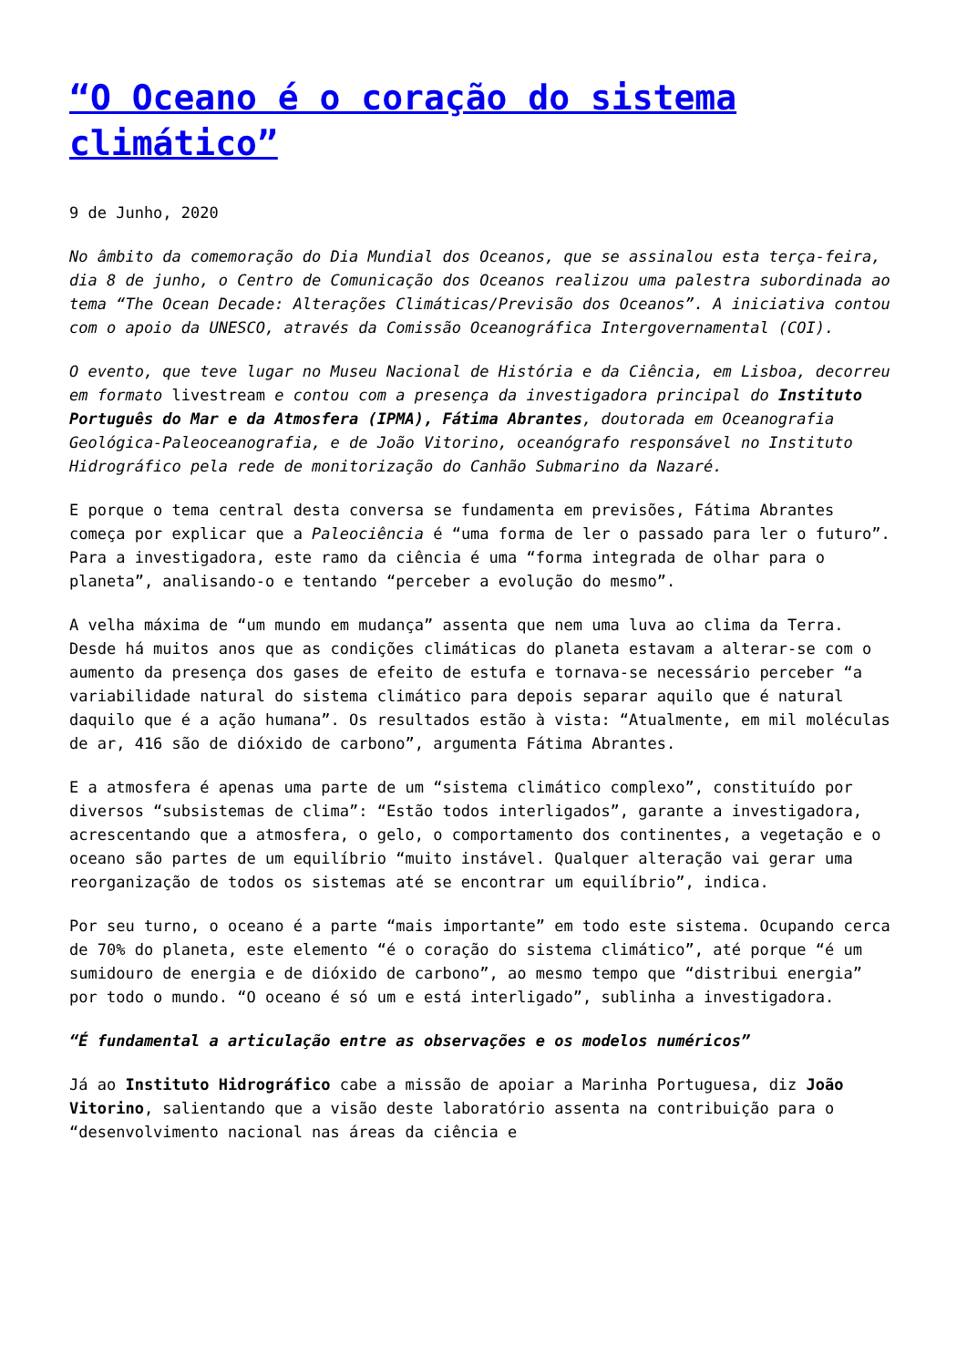“O Oceano é o coração do sistema climático”
9 de Junho, 2020
No âmbito da comemoração do Dia Mundial dos Oceanos, que se assinalou esta terça-feira, dia 8 de junho, o Centro de Comunicação dos Oceanos realizou uma palestra subordinada ao tema “The Ocean Decade: Alterações Climáticas/Previsão dos Oceanos”. A iniciativa contou com o apoio da UNESCO, através da Comissão Oceanográfica Intergovernamental (COI).
O evento, que teve lugar no Museu Nacional de História e da Ciência, em Lisboa, decorreu em formato livestream e contou com a presença da investigadora principal do Instituto Português do Mar e da Atmosfera (IPMA), Fátima Abrantes, doutorada em Oceanografia Geológica-Paleoceanografia, e de João Vitorino, oceanógrafo responsável no Instituto Hidrográfico pela rede de monitorização do Canhão Submarino da Nazaré.
E porque o tema central desta conversa se fundamenta em previsões, Fátima Abrantes começa por explicar que a Paleociência é “uma forma de ler o passado para ler o futuro”. Para a investigadora, este ramo da ciência é uma “forma integrada de olhar para o planeta”, analisando-o e tentando “perceber a evolução do mesmo”.
A velha máxima de “um mundo em mudança” assenta que nem uma luva ao clima da Terra. Desde há muitos anos que as condições climáticas do planeta estavam a alterar-se com o aumento da presença dos gases de efeito de estufa e tornava-se necessário perceber “a variabilidade natural do sistema climático para depois separar aquilo que é natural daquilo que é a ação humana”. Os resultados estão à vista: “Atualmente, em mil moléculas de ar, 416 são de dióxido de carbono”, argumenta Fátima Abrantes.
E a atmosfera é apenas uma parte de um “sistema climático complexo”, constituído por diversos “subsistemas de clima”: “Estão todos interligados”, garante a investigadora, acrescentando que a atmosfera, o gelo, o comportamento dos continentes, a vegetação e o oceano são partes de um equilíbrio “muito instável. Qualquer alteração vai gerar uma reorganização de todos os sistemas até se encontrar um equilíbrio”, indica.
Por seu turno, o oceano é a parte “mais importante” em todo este sistema. Ocupando cerca de 70% do planeta, este elemento “é o coração do sistema climático”, até porque “é um sumidouro de energia e de dióxido de carbono”, ao mesmo tempo que “distribui energia” por todo o mundo. “O oceano é só um e está interligado”, sublinha a investigadora.
“É fundamental a articulação entre as observações e os modelos numéricos”
Já ao Instituto Hidrográfico cabe a missão de apoiar a Marinha Portuguesa, diz João Vitorino, salientando que a visão deste laboratório assenta na contribuição para o “desenvolvimento nacional nas áreas da ciência e